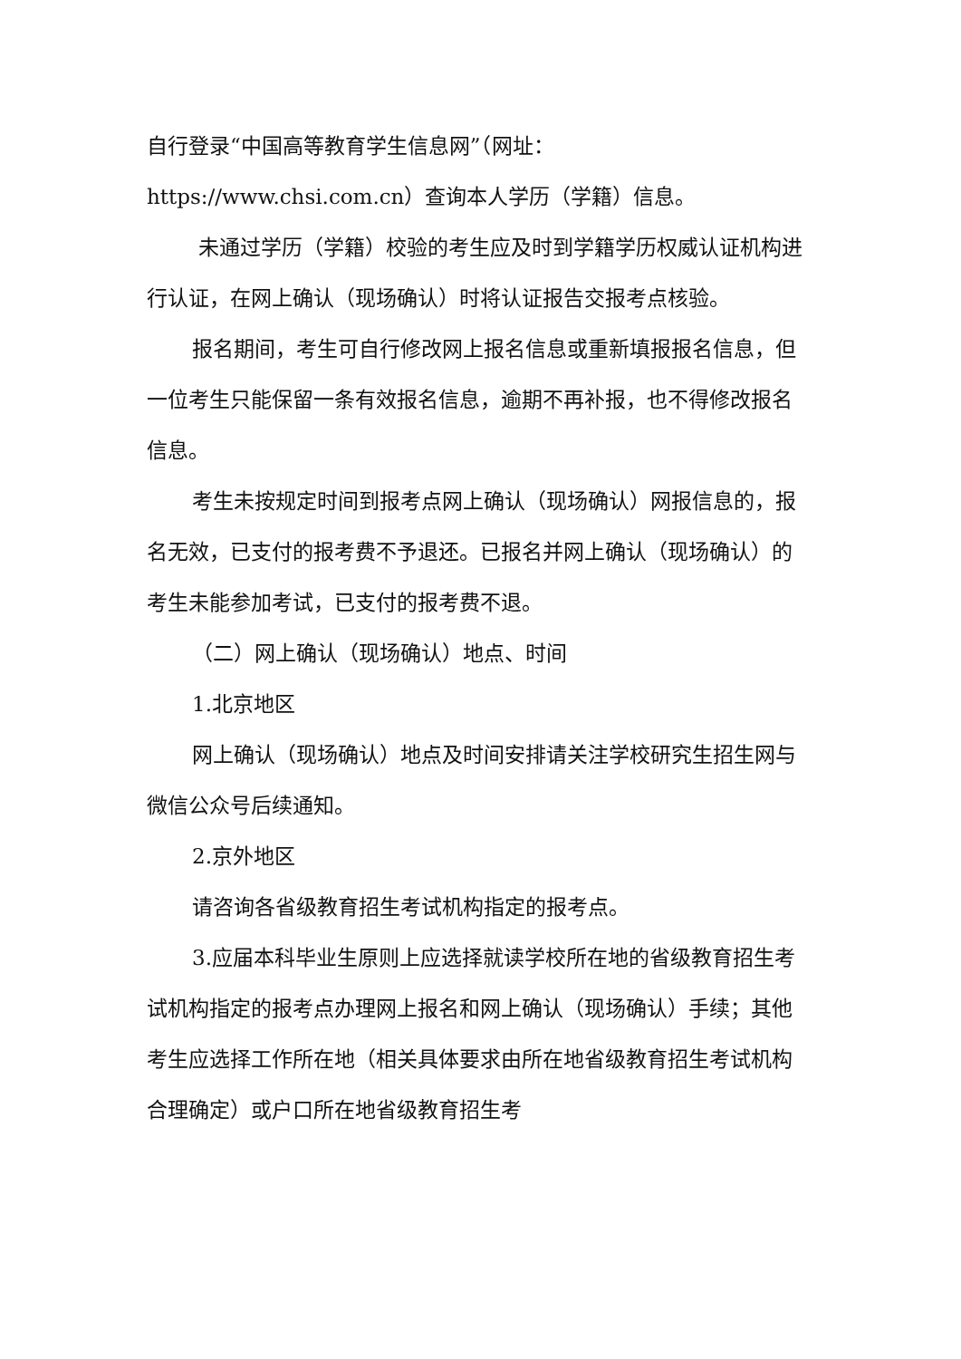自行登录“中国高等教育学生信息网”（网址：https://www.chsi.com.cn）查询本人学历（学籍）信息。
未通过学历（学籍）校验的考生应及时到学籍学历权威认证机构进行认证，在网上确认（现场确认）时将认证报告交报考点核验。
报名期间，考生可自行修改网上报名信息或重新填报报名信息，但一位考生只能保留一条有效报名信息，逾期不再补报，也不得修改报名信息。
考生未按规定时间到报考点网上确认（现场确认）网报信息的，报名无效，已支付的报考费不予退还。已报名并网上确认（现场确认）的考生未能参加考试，已支付的报考费不退。
（二）网上确认（现场确认）地点、时间
1.北京地区
网上确认（现场确认）地点及时间安排请关注学校研究生招生网与微信公众号后续通知。
2.京外地区
请咨询各省级教育招生考试机构指定的报考点。
3.应届本科毕业生原则上应选择就读学校所在地的省级教育招生考试机构指定的报考点办理网上报名和网上确认（现场确认）手续；其他考生应选择工作所在地（相关具体要求由所在地省级教育招生考试机构合理确定）或户口所在地省级教育招生考